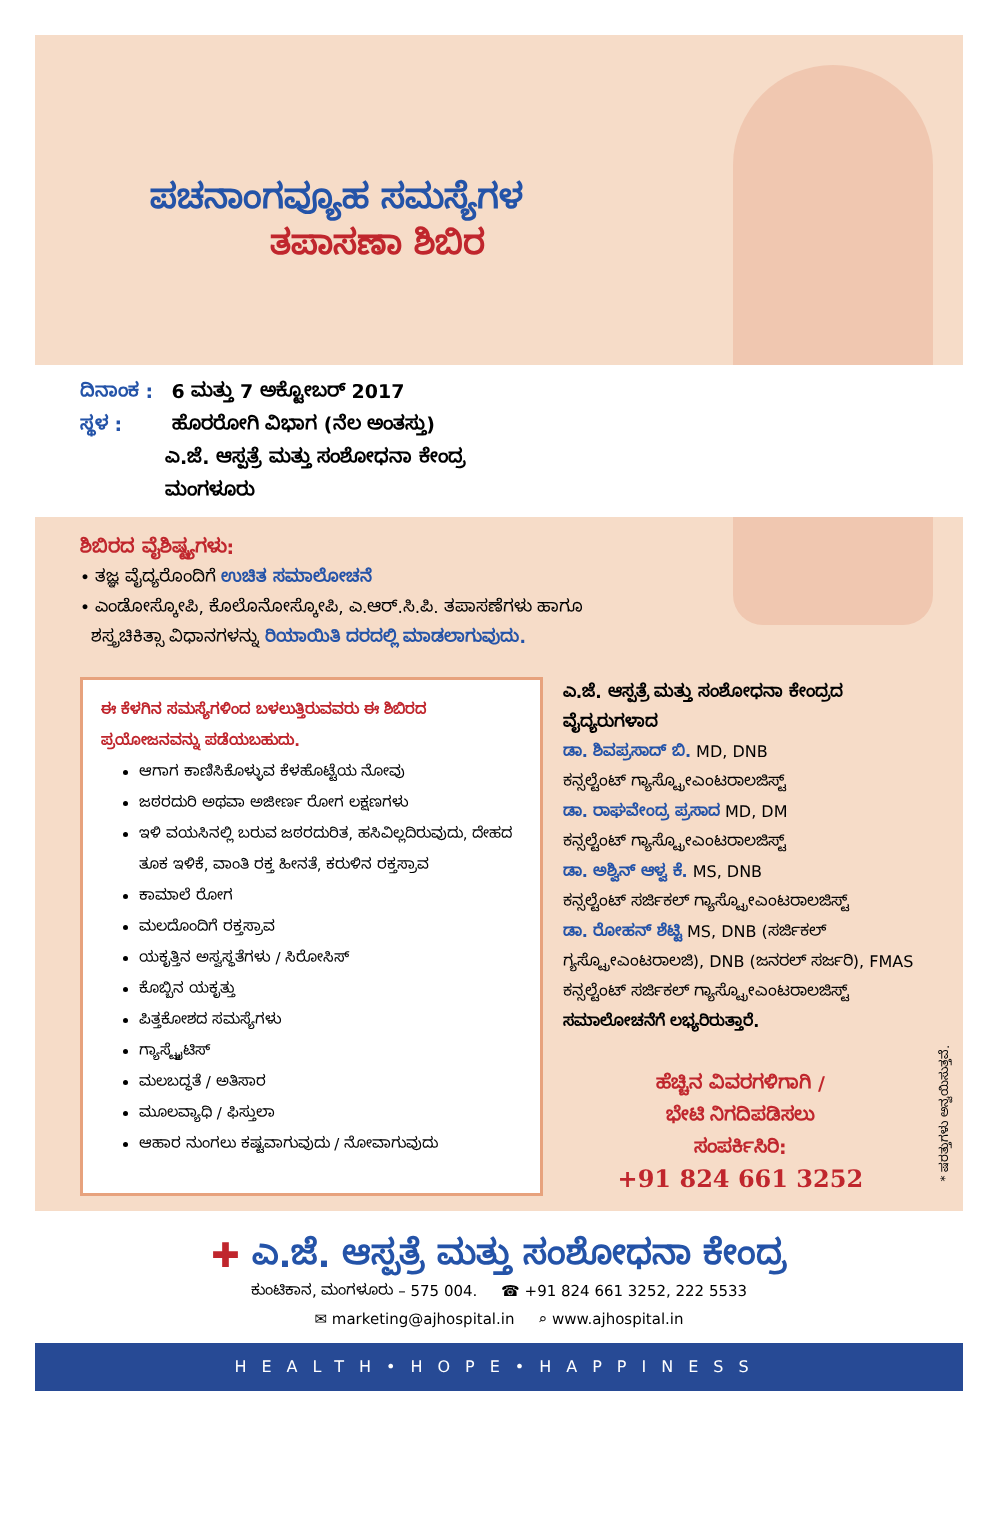ಪಚನಾಂಗವ್ಯೂಹ ಸಮಸ್ಯೆಗಳ
ತಪಾಸಣಾ ಶಿಬಿರ
ದಿನಾಂಕ : 6 ಮತ್ತು 7 ಅಕ್ಟೋಬರ್ 2017
ಸ್ಥಳ : ಹೊರರೋಗಿ ವಿಭಾಗ (ನೆಲ ಅಂತಸ್ತು)
ಎ.ಜೆ. ಆಸ್ಪತ್ರೆ ಮತ್ತು ಸಂಶೋಧನಾ ಕೇಂದ್ರ
ಮಂಗಳೂರು
ಶಿಬಿರದ ವೈಶಿಷ್ಟ್ಯಗಳು:
• ತಜ್ಞ ವೈದ್ಯರೊಂದಿಗೆ ಉಚಿತ ಸಮಾಲೋಚನೆ
• ಎಂಡೋಸ್ಕೋಪಿ, ಕೊಲೊನೋಸ್ಕೋಪಿ, ಎ.ಆರ್.ಸಿ.ಪಿ. ತಪಾಸಣೆಗಳು ಹಾಗೂ
ಶಸ್ತ್ರಚಿಕಿತ್ಸಾ ವಿಧಾನಗಳನ್ನು ರಿಯಾಯಿತಿ ದರದಲ್ಲಿ ಮಾಡಲಾಗುವುದು.
ಈ ಕೆಳಗಿನ ಸಮಸ್ಯೆಗಳಿಂದ ಬಳಲುತ್ತಿರುವವರು ಈ ಶಿಬಿರದ ಪ್ರಯೋಜನವನ್ನು ಪಡೆಯಬಹುದು.
ಆಗಾಗ ಕಾಣಿಸಿಕೊಳ್ಳುವ ಕೆಳಹೊಟ್ಟೆಯ ನೋವು
ಜಠರದುರಿ ಅಥವಾ ಅಜೀರ್ಣ ರೋಗ ಲಕ್ಷಣಗಳು
ಇಳಿ ವಯಸಿನಲ್ಲಿ ಬರುವ ಜಠರದುರಿತ, ಹಸಿವಿಲ್ಲದಿರುವುದು, ದೇಹದ ತೂಕ ಇಳಿಕೆ, ವಾಂತಿ ರಕ್ತ ಹೀನತೆ, ಕರುಳಿನ ರಕ್ತಸ್ರಾವ
ಕಾಮಾಲೆ ರೋಗ
ಮಲದೊಂದಿಗೆ ರಕ್ತಸ್ರಾವ
ಯಕೃತ್ತಿನ ಅಸ್ವಸ್ಥತೆಗಳು / ಸಿರೋಸಿಸ್
ಕೊಬ್ಬಿನ ಯಕೃತ್ತು
ಪಿತ್ತಕೋಶದ ಸಮಸ್ಯೆಗಳು
ಗ್ಯಾಸ್ಟ್ರೈಟಿಸ್
ಮಲಬದ್ಧತೆ / ಅತಿಸಾರ
ಮೂಲವ್ಯಾಧಿ / ಫಿಸ್ತುಲಾ
ಆಹಾರ ನುಂಗಲು ಕಷ್ಟವಾಗುವುದು / ನೋವಾಗುವುದು
ಎ.ಜೆ. ಆಸ್ಪತ್ರೆ ಮತ್ತು ಸಂಶೋಧನಾ ಕೇಂದ್ರದ ವೈದ್ಯರುಗಳಾದ
ಡಾ. ಶಿವಪ್ರಸಾದ್ ಬಿ. MD, DNB
ಕನ್ಸಲ್ಟೆಂಟ್ ಗ್ಯಾಸ್ಟ್ರೋಎಂಟರಾಲಜಿಸ್ಟ್
ಡಾ. ರಾಘವೇಂದ್ರ ಪ್ರಸಾದ MD, DM
ಕನ್ಸಲ್ಟೆಂಟ್ ಗ್ಯಾಸ್ಟ್ರೋಎಂಟರಾಲಜಿಸ್ಟ್
ಡಾ. ಅಶ್ವಿನ್ ಆಳ್ವ ಕೆ. MS, DNB
ಕನ್ಸಲ್ಟೆಂಟ್ ಸರ್ಜಿಕಲ್ ಗ್ಯಾಸ್ಟ್ರೋಎಂಟರಾಲಜಿಸ್ಟ್
ಡಾ. ರೋಹನ್ ಶೆಟ್ಟಿ MS, DNB (ಸರ್ಜಿಕಲ್ ಗ್ಯಸ್ಟ್ರೋಎಂಟರಾಲಜಿ), DNB (ಜನರಲ್ ಸರ್ಜರಿ), FMAS
ಕನ್ಸಲ್ಟೆಂಟ್ ಸರ್ಜಿಕಲ್ ಗ್ಯಾಸ್ಟ್ರೋಎಂಟರಾಲಜಿಸ್ಟ್
ಸಮಾಲೋಚನೆಗೆ ಲಭ್ಯರಿರುತ್ತಾರೆ.
ಹೆಚ್ಚಿನ ವಿವರಗಳಿಗಾಗಿ /
ಭೇಟಿ ನಿಗದಿಪಡಿಸಲು
ಸಂಪರ್ಕಿಸಿರಿ:
+91 824 661 3252
* ಷರತ್ತುಗಳು ಅನ್ವಯಿಸುತ್ತವೆ.
✚ ಎ.ಜೆ. ಆಸ್ಪತ್ರೆ ಮತ್ತು ಸಂಶೋಧನಾ ಕೇಂದ್ರ
ಕುಂಟಿಕಾನ, ಮಂಗಳೂರು – 575 004. ☎ +91 824 661 3252, 222 5533
✉ marketing@ajhospital.in ⌕ www.ajhospital.in
HEALTH•HOPE•HAPPINESS